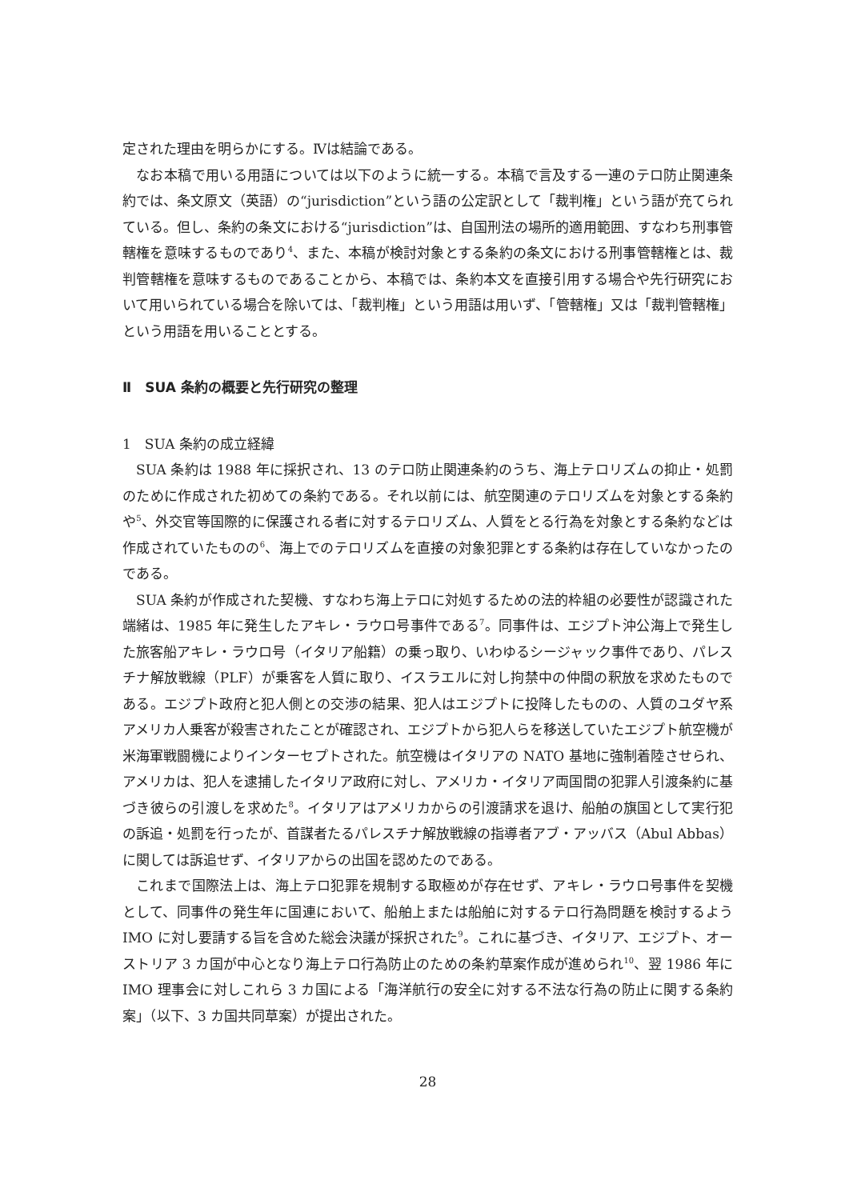定された理由を明らかにする。Ⅳは結論である。
なお本稿で用いる用語については以下のように統一する。本稿で言及する一連のテロ防止関連条約では、条文原文（英語）の“jurisdiction”という語の公定訳として「裁判権」という語が充てられている。但し、条約の条文における“jurisdiction”は、自国刑法の場所的適用範囲、すなわち刑事管轄権を意味するものであり<sup>4</sup>、また、本稿が検討対象とする条約の条文における刑事管轄権とは、裁判管轄権を意味するものであることから、本稿では、条約本文を直接引用する場合や先行研究において用いられている場合を除いては、「裁判権」という用語は用いず、「管轄権」又は「裁判管轄権」という用語を用いることとする。
Ⅱ　SUA 条約の概要と先行研究の整理
1　SUA 条約の成立経緯
SUA 条約は 1988 年に採択され、13 のテロ防止関連条約のうち、海上テロリズムの抑止・処罰のために作成された初めての条約である。それ以前には、航空関連のテロリズムを対象とする条約や<sup>5</sup>、外交官等国際的に保護される者に対するテロリズム、人質をとる行為を対象とする条約などは作成されていたものの<sup>6</sup>、海上でのテロリズムを直接の対象犯罪とする条約は存在していなかったのである。
SUA 条約が作成された契機、すなわち海上テロに対処するための法的枠組の必要性が認識された端緒は、1985 年に発生したアキレ・ラウロ号事件である<sup>7</sup>。同事件は、エジプト沖公海上で発生した旅客船アキレ・ラウロ号（イタリア船籍）の乗っ取り、いわゆるシージャック事件であり、パレスチナ解放戦線（PLF）が乗客を人質に取り、イスラエルに対し拘禁中の仲間の釈放を求めたものである。エジプト政府と犯人側との交渉の結果、犯人はエジプトに投降したものの、人質のユダヤ系アメリカ人乗客が殺害されたことが確認され、エジプトから犯人らを移送していたエジプト航空機が米海軍戦闘機によりインターセプトされた。航空機はイタリアの NATO 基地に強制着陸させられ、アメリカは、犯人を逮捕したイタリア政府に対し、アメリカ・イタリア両国間の犯罪人引渡条約に基づき彼らの引渡しを求めた<sup>8</sup>。イタリアはアメリカからの引渡請求を退け、船舶の旗国として実行犯の訴追・処罰を行ったが、首謀者たるパレスチナ解放戦線の指導者アブ・アッバス（Abul Abbas）に関しては訴追せず、イタリアからの出国を認めたのである。
これまで国際法上は、海上テロ犯罪を規制する取極めが存在せず、アキレ・ラウロ号事件を契機として、同事件の発生年に国連において、船舶上または船舶に対するテロ行為問題を検討するよう IMO に対し要請する旨を含めた総会決議が採択された<sup>9</sup>。これに基づき、イタリア、エジプト、オーストリア 3 カ国が中心となり海上テロ行為防止のための条約草案作成が進められ<sup>10</sup>、翌 1986 年に IMO 理事会に対しこれら 3 カ国による「海洋航行の安全に対する不法な行為の防止に関する条約案」（以下、3 カ国共同草案）が提出された。
28